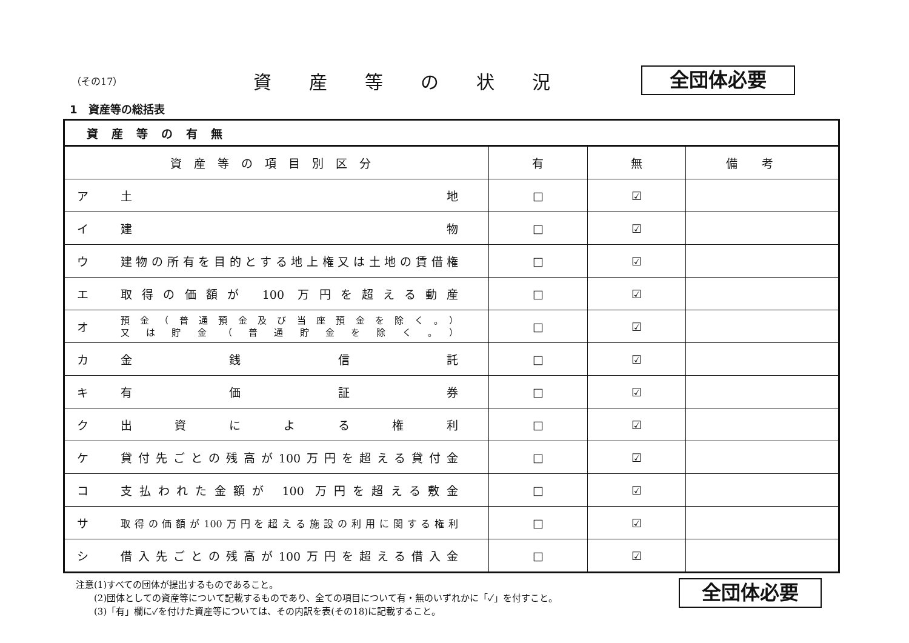（その17）
資産等の状況
全団体必要
1　資産等の総括表
| 資産等の有無 | | | | |
| --- | --- | --- | --- | --- |
| 資産等の項目別区分 | | 有 | 無 | 備考 |
| ア | 土 地 | □ | ☑ | |
| イ | 建 物 | □ | ☑ | |
| ウ | 建物の所有を目的とする地上権又は土地の賃借権 | □ | ☑ | |
| エ | 取得の価額が 100 万円を超える動産 | □ | ☑ | |
| オ | 預金（普通預金及び当座預金を除く。） 又は貯金（普通貯金を除く。） | □ | ☑ | |
| カ | 金 銭 信 託 | □ | ☑ | |
| キ | 有 価 証 券 | □ | ☑ | |
| ク | 出 資 に よ る 権 利 | □ | ☑ | |
| ケ | 貸付先ごとの残高が100万円を超える貸付金 | □ | ☑ | |
| コ | 支払われた金額が 100 万円を超える敷金 | □ | ☑ | |
| サ | 取得の価額が100万円を超える施設の利用に関する権利 | □ | ☑ | |
| シ | 借入先ごとの残高が100万円を超える借入金 | □ | ☑ | |
注意(1)すべての団体が提出するものであること。
　　(2)団体としての資産等について記載するものであり、全ての項目について有・無のいずれかに「✓」を付すこと。
　　(3)「有」欄に✓を付けた資産等については、その内訳を表(その18)に記載すること。
全団体必要